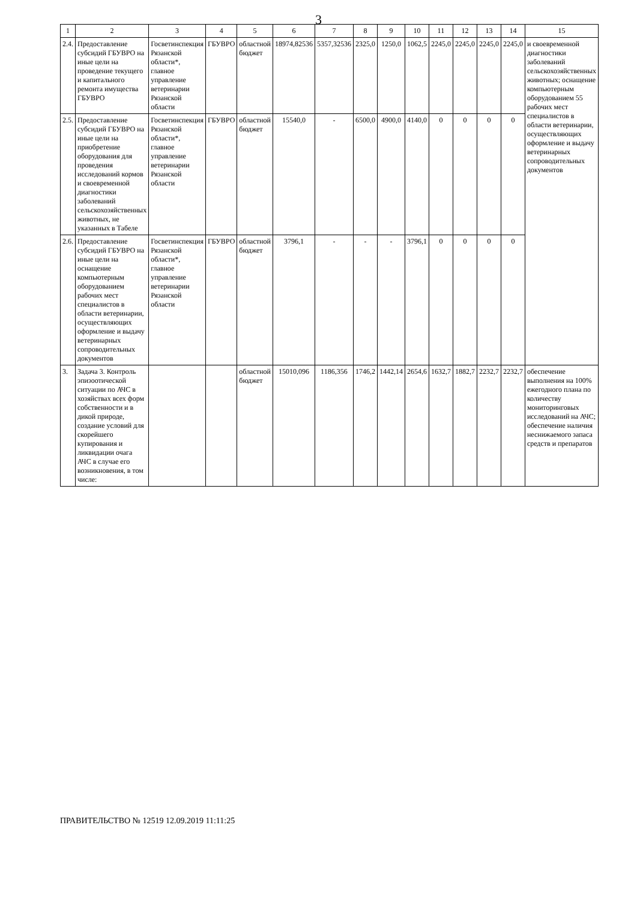3
| 1 | 2 | 3 | 4 | 5 | 6 | 7 | 8 | 9 | 10 | 11 | 12 | 13 | 14 | 15 |
| --- | --- | --- | --- | --- | --- | --- | --- | --- | --- | --- | --- | --- | --- | --- |
| 2.4. | Предоставление субсидий ГБУВРО на иные цели на проведение текущего и капитального ремонта имущества ГБУВРО | Госветинспекция Рязанской области*, главное управление ветеринарии Рязанской области | ГБУВРО | областной бюджет | 18974,82536 | 5357,32536 | 2325,0 | 1250,0 | 1062,5 | 2245,0 | 2245,0 | 2245,0 | 2245,0 | и своевременной диагностики заболеваний сельскохозяйственных животных; оснащение компьютерным оборудованием 55 рабочих мест специалистов в области ветеринарии, осуществляющих оформление и выдачу ветеринарных сопроводительных документов |
| 2.5. | Предоставление субсидий ГБУВРО на иные цели на приобретение оборудования для проведения исследований кормов и своевременной диагностики заболеваний сельскохозяйственных животных, не указанных в Табеле | Госветинспекция Рязанской области*, главное управление ветеринарии Рязанской области | ГБУВРО | областной бюджет | 15540,0 | - | 6500,0 | 4900,0 | 4140,0 | 0 | 0 | 0 | 0 | |
| 2.6. | Предоставление субсидий ГБУВРО на иные цели на оснащение компьютерным оборудованием рабочих мест специалистов в области ветеринарии, осуществляющих оформление и выдачу ветеринарных сопроводительных документов | Госветинспекция Рязанской области*, главное управление ветеринарии Рязанской области | ГБУВРО | областной бюджет | 3796,1 | - | - | - | 3796,1 | 0 | 0 | 0 | 0 | |
| 3. | Задача 3. Контроль эпизоотической ситуации по АЧС в хозяйствах всех форм собственности и в дикой природе, создание условий для скорейшего купирования и ликвидации очага АЧС в случае его возникновения, в том числе: | | | областной бюджет | 15010,096 | 1186,356 | 1746,2 | 1442,14 | 2654,6 | 1632,7 | 1882,7 | 2232,7 | 2232,7 | обеспечение выполнения на 100% ежегодного плана по количеству мониторинговых исследований на АЧС; обеспечение наличия неснижаемого запаса средств и препаратов |
ПРАВИТЕЛЬСТВО № 12519 12.09.2019 11:11:25